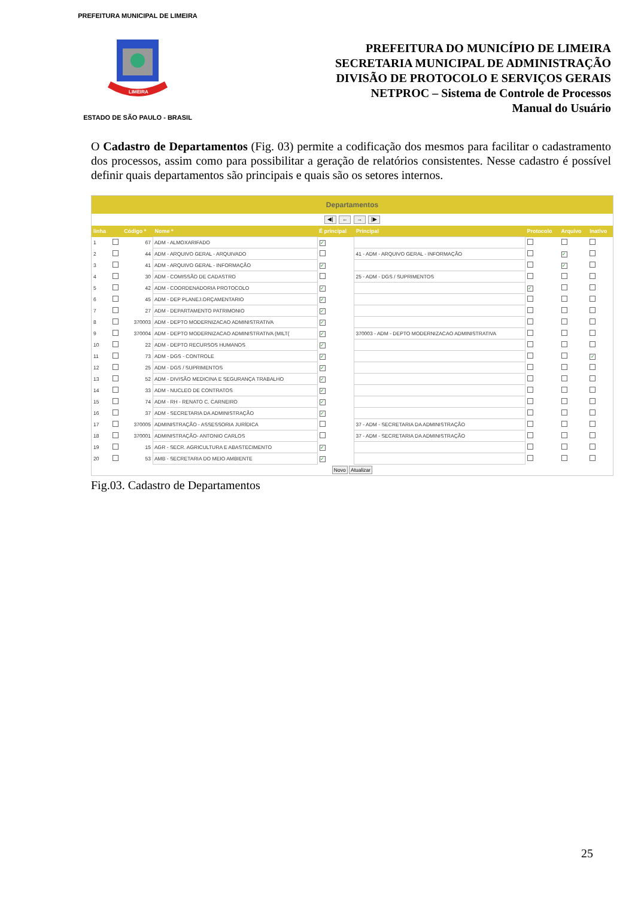PREFEITURA MUNICIPAL DE LIMEIRA
LIMEIRA
ESTADO DE SÃO PAULO - BRASIL
PREFEITURA DO MUNICÍPIO DE LIMEIRA
SECRETARIA MUNICIPAL DE ADMINISTRAÇÃO
DIVISÃO DE PROTOCOLO E SERVIÇOS GERAIS
NETPROC – Sistema de Controle de Processos
Manual do Usuário
O Cadastro de Departamentos (Fig. 03) permite a codificação dos mesmos para facilitar o cadastramento dos processos, assim como para possibilitar a geração de relatórios consistentes. Nesse cadastro é possível definir quais departamentos são principais e quais são os setores internos.
Departamentos
◀| ← → |▶
| linha | | Código * | Nome * | É principal | Principal | Protocolo | Arquivo | Inativo |
| --- | --- | --- | --- | --- | --- | --- | --- | --- |
| 1 | | 67 | ADM - ALMOXARIFADO | ✓ | | | | |
| 2 | | 44 | ADM - ARQUIVO GERAL - ARQUIVADO | | 41 - ADM - ARQUIVO GERAL - INFORMAÇÃO | | ✓ | |
| 3 | | 41 | ADM - ARQUIVO GERAL - INFORMAÇÃO | ✓ | | | ✓ | |
| 4 | | 30 | ADM - COMISSÃO DE CADASTRO | | 25 - ADM - DGS / SUPRIMENTOS | | | |
| 5 | | 42 | ADM - COORDENADORIA PROTOCOLO | ✓ | | ✓ | | |
| 6 | | 45 | ADM - DEP PLANEJ.ORÇAMENTARIO | ✓ | | | | |
| 7 | | 27 | ADM - DEPARTAMENTO PATRIMONIO | ✓ | | | | |
| 8 | | 370003 | ADM - DEPTO MODERNIZACAO ADMINISTRATIVA | ✓ | | | | |
| 9 | | 370004 | ADM - DEPTO MODERNIZACAO ADMINISTRATIVA (MILT( | ✓ | 370003 - ADM - DEPTO MODERNIZACAO ADMINISTRATIVA | | | |
| 10 | | 22 | ADM - DEPTO RECURSOS HUMANOS | ✓ | | | | |
| 11 | | 73 | ADM - DGS - CONTROLE | ✓ | | | | ✓ |
| 12 | | 25 | ADM - DGS / SUPRIMENTOS | ✓ | | | | |
| 13 | | 52 | ADM - DIVISÃO MEDICINA E SEGURANÇA TRABALHO | ✓ | | | | |
| 14 | | 33 | ADM - NUCLEO DE CONTRATOS | ✓ | | | | |
| 15 | | 74 | ADM - RH - RENATO C. CARNEIRO | ✓ | | | | |
| 16 | | 37 | ADM - SECRETARIA DA ADMINISTRAÇÃO | ✓ | | | | |
| 17 | | 370005 | ADMINISTRAÇÃO - ASSESSORIA JURÍDICA | | 37 - ADM - SECRETARIA DA ADMINISTRAÇÃO | | | |
| 18 | | 370001 | ADMINISTRAÇÃO- ANTONIO CARLOS | | 37 - ADM - SECRETARIA DA ADMINISTRAÇÃO | | | |
| 19 | | 15 | AGR - SECR. AGRICULTURA E ABASTECIMENTO | ✓ | | | | |
| 20 | | 53 | AMB - SECRETARIA DO MEIO AMBIENTE | ✓ | | | | |
Novo Atualizar
Fig.03. Cadastro de Departamentos
25